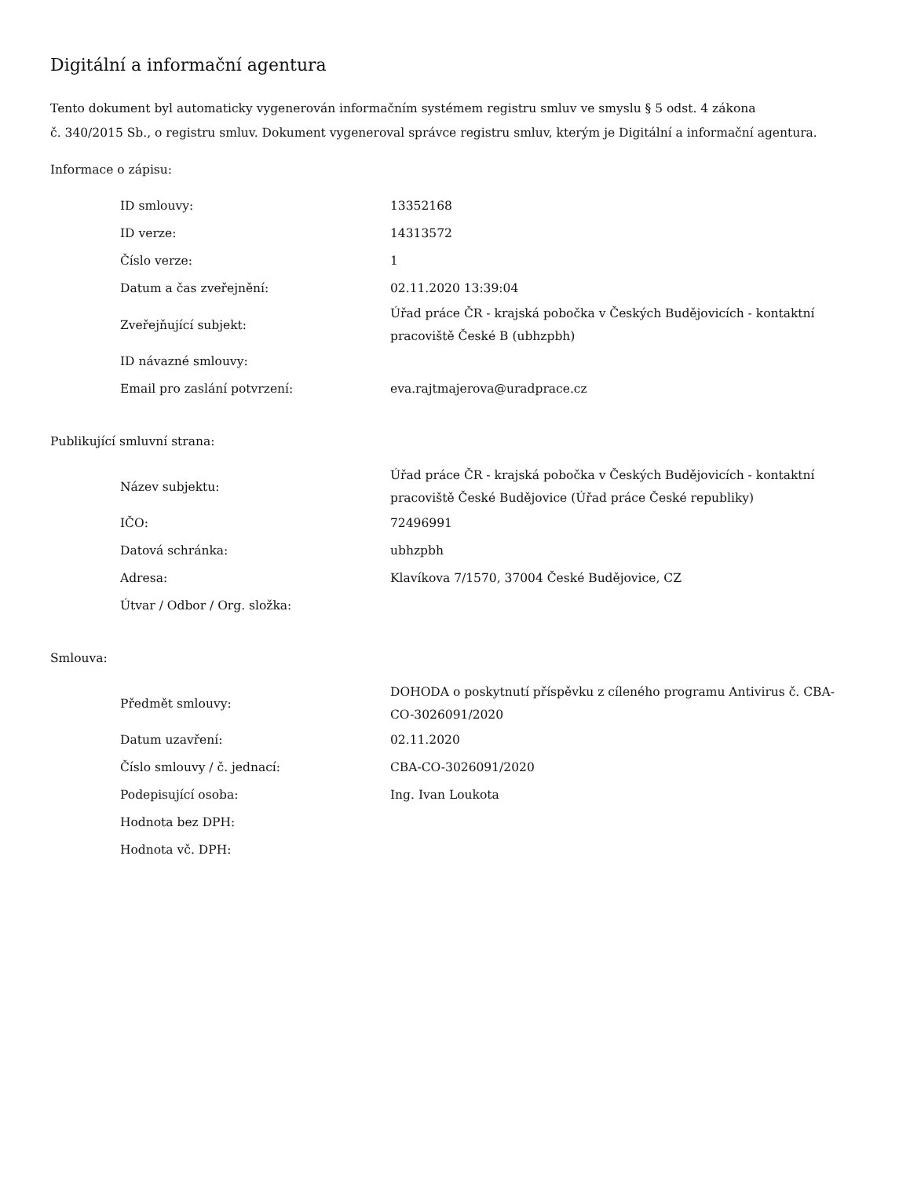Digitální a informační agentura
Tento dokument byl automaticky vygenerován informačním systémem registru smluv ve smyslu § 5 odst. 4 zákona
č. 340/2015 Sb., o registru smluv. Dokument vygeneroval správce registru smluv, kterým je Digitální a informační agentura.
Informace o zápisu:
| ID smlouvy: | 13352168 |
| ID verze: | 14313572 |
| Číslo verze: | 1 |
| Datum a čas zveřejnění: | 02.11.2020 13:39:04 |
| Zveřejňující subjekt: | Úřad práce ČR - krajská pobočka v Českých Budějovicích - kontaktní pracoviště České B (ubhzpbh) |
| ID návazné smlouvy: | |
| Email pro zaslání potvrzení: | eva.rajtmajerova@uradprace.cz |
Publikující smluvní strana:
| Název subjektu: | Úřad práce ČR - krajská pobočka v Českých Budějovicích - kontaktní pracoviště České Budějovice (Úřad práce České republiky) |
| IČO: | 72496991 |
| Datová schránka: | ubhzpbh |
| Adresa: | Klavíkova 7/1570, 37004 České Budějovice, CZ |
| Útvar / Odbor / Org. složka: | |
Smlouva:
| Předmět smlouvy: | DOHODA o poskytnutí příspěvku z cíleného programu Antivirus č. CBA-CO-3026091/2020 |
| Datum uzavření: | 02.11.2020 |
| Číslo smlouvy / č. jednací: | CBA-CO-3026091/2020 |
| Podepisující osoba: | Ing. Ivan Loukota |
| Hodnota bez DPH: | |
| Hodnota vč. DPH: | |